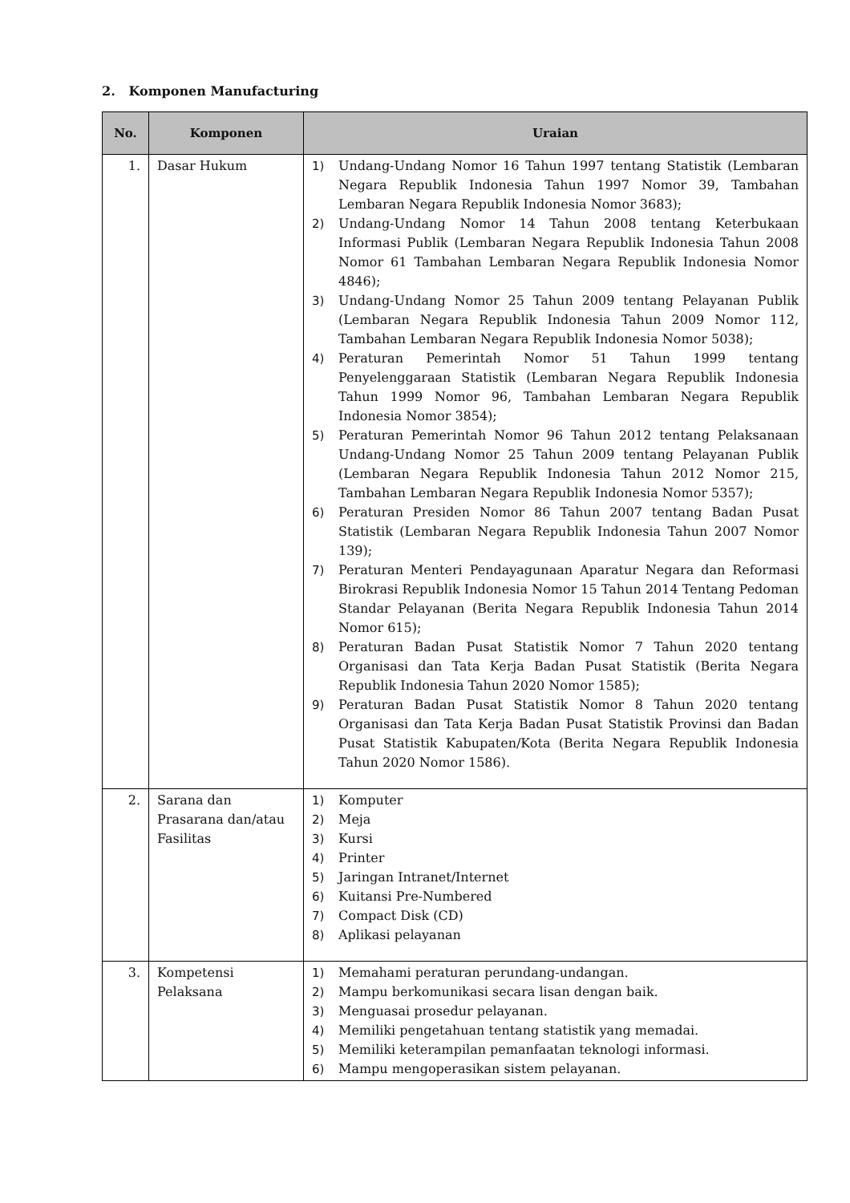2. Komponen Manufacturing
| No. | Komponen | Uraian |
| --- | --- | --- |
| 1. | Dasar Hukum | 1) Undang-Undang Nomor 16 Tahun 1997 tentang Statistik (Lembaran Negara Republik Indonesia Tahun 1997 Nomor 39, Tambahan Lembaran Negara Republik Indonesia Nomor 3683); 2) Undang-Undang Nomor 14 Tahun 2008 tentang Keterbukaan Informasi Publik (Lembaran Negara Republik Indonesia Tahun 2008 Nomor 61 Tambahan Lembaran Negara Republik Indonesia Nomor 4846); 3) Undang-Undang Nomor 25 Tahun 2009 tentang Pelayanan Publik (Lembaran Negara Republik Indonesia Tahun 2009 Nomor 112, Tambahan Lembaran Negara Republik Indonesia Nomor 5038); 4) Peraturan Pemerintah Nomor 51 Tahun 1999 tentang Penyelenggaraan Statistik (Lembaran Negara Republik Indonesia Tahun 1999 Nomor 96, Tambahan Lembaran Negara Republik Indonesia Nomor 3854); 5) Peraturan Pemerintah Nomor 96 Tahun 2012 tentang Pelaksanaan Undang-Undang Nomor 25 Tahun 2009 tentang Pelayanan Publik (Lembaran Negara Republik Indonesia Tahun 2012 Nomor 215, Tambahan Lembaran Negara Republik Indonesia Nomor 5357); 6) Peraturan Presiden Nomor 86 Tahun 2007 tentang Badan Pusat Statistik (Lembaran Negara Republik Indonesia Tahun 2007 Nomor 139); 7) Peraturan Menteri Pendayagunaan Aparatur Negara dan Reformasi Birokrasi Republik Indonesia Nomor 15 Tahun 2014 Tentang Pedoman Standar Pelayanan (Berita Negara Republik Indonesia Tahun 2014 Nomor 615); 8) Peraturan Badan Pusat Statistik Nomor 7 Tahun 2020 tentang Organisasi dan Tata Kerja Badan Pusat Statistik (Berita Negara Republik Indonesia Tahun 2020 Nomor 1585); 9) Peraturan Badan Pusat Statistik Nomor 8 Tahun 2020 tentang Organisasi dan Tata Kerja Badan Pusat Statistik Provinsi dan Badan Pusat Statistik Kabupaten/Kota (Berita Negara Republik Indonesia Tahun 2020 Nomor 1586). |
| 2. | Sarana dan Prasarana dan/atau Fasilitas | 1) Komputer 2) Meja 3) Kursi 4) Printer 5) Jaringan Intranet/Internet 6) Kuitansi Pre-Numbered 7) Compact Disk (CD) 8) Aplikasi pelayanan |
| 3. | Kompetensi Pelaksana | 1) Memahami peraturan perundang-undangan. 2) Mampu berkomunikasi secara lisan dengan baik. 3) Menguasai prosedur pelayanan. 4) Memiliki pengetahuan tentang statistik yang memadai. 5) Memiliki keterampilan pemanfaatan teknologi informasi. 6) Mampu mengoperasikan sistem pelayanan. |